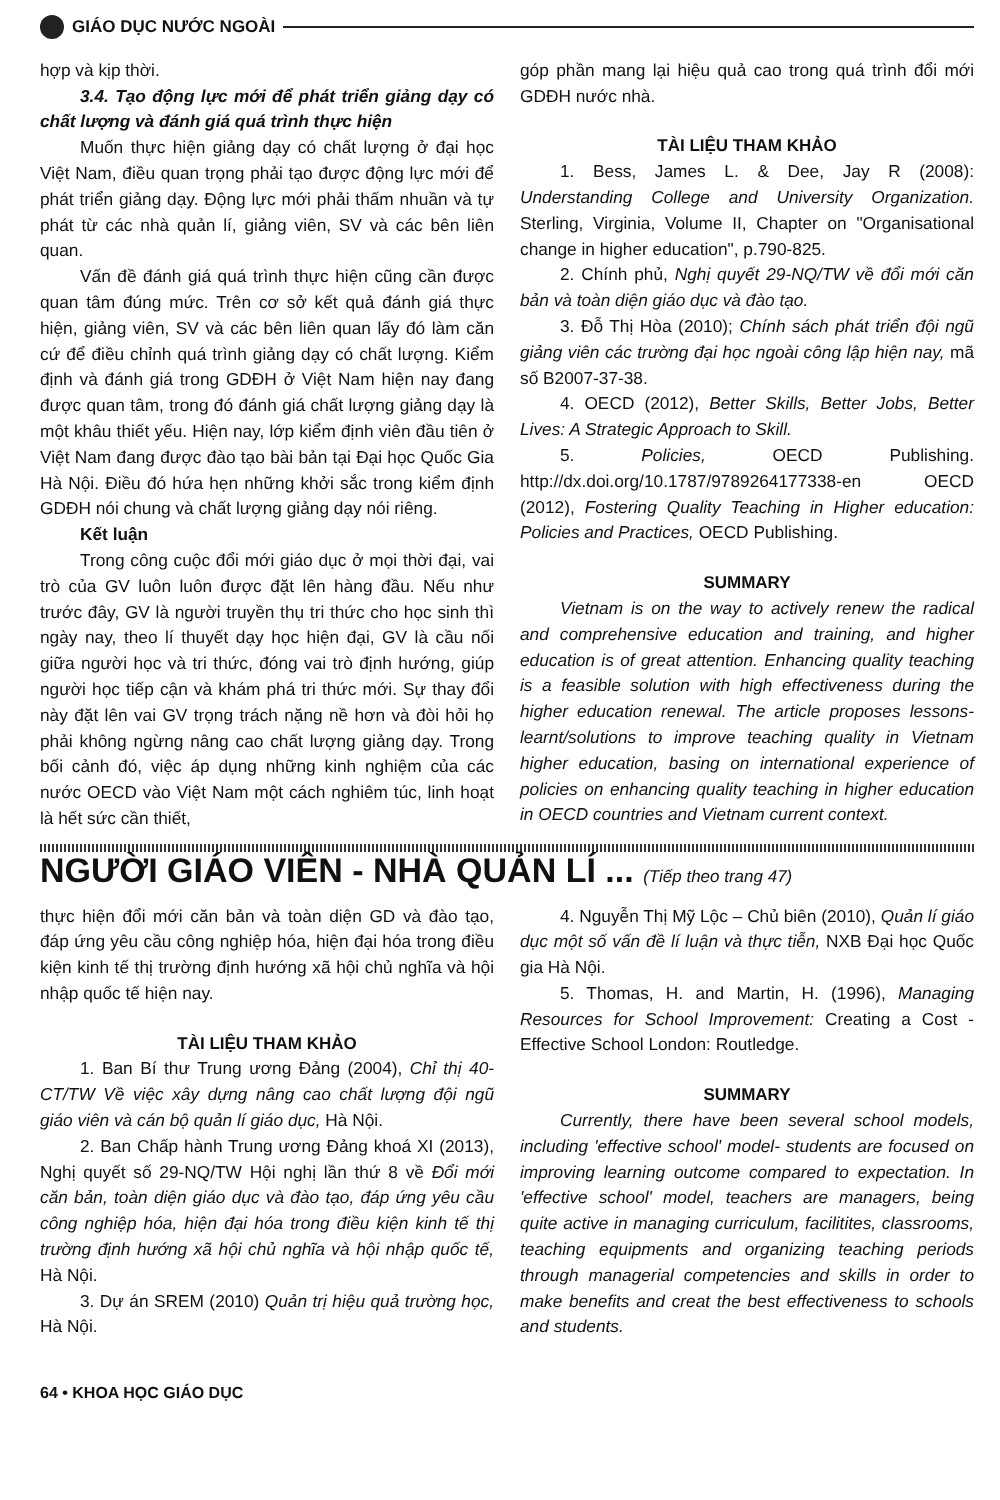GIÁO DỤC NƯỚC NGOÀI
hợp và kịp thời.
3.4. Tạo động lực mới để phát triển giảng dạy có chất lượng và đánh giá quá trình thực hiện
Muốn thực hiện giảng dạy có chất lượng ở đại học Việt Nam, điều quan trọng phải tạo được động lực mới để phát triển giảng dạy. Động lực mới phải thấm nhuần và tự phát từ các nhà quản lí, giảng viên, SV và các bên liên quan.
Vấn đề đánh giá quá trình thực hiện cũng cần được quan tâm đúng mức. Trên cơ sở kết quả đánh giá thực hiện, giảng viên, SV và các bên liên quan lấy đó làm căn cứ để điều chỉnh quá trình giảng dạy có chất lượng. Kiểm định và đánh giá trong GDĐH ở Việt Nam hiện nay đang được quan tâm, trong đó đánh giá chất lượng giảng dạy là một khâu thiết yếu. Hiện nay, lớp kiểm định viên đầu tiên ở Việt Nam đang được đào tạo bài bản tại Đại học Quốc Gia Hà Nội. Điều đó hứa hẹn những khởi sắc trong kiểm định GDĐH nói chung và chất lượng giảng dạy nói riêng.
Kết luận
Trong công cuộc đổi mới giáo dục ở mọi thời đại, vai trò của GV luôn luôn được đặt lên hàng đầu. Nếu như trước đây, GV là người truyền thụ tri thức cho học sinh thì ngày nay, theo lí thuyết dạy học hiện đại, GV là cầu nối giữa người học và tri thức, đóng vai trò định hướng, giúp người học tiếp cận và khám phá tri thức mới. Sự thay đổi này đặt lên vai GV trọng trách nặng nề hơn và đòi hỏi họ phải không ngừng nâng cao chất lượng giảng dạy. Trong bối cảnh đó, việc áp dụng những kinh nghiệm của các nước OECD vào Việt Nam một cách nghiêm túc, linh hoạt là hết sức cần thiết,
góp phần mang lại hiệu quả cao trong quá trình đổi mới GDĐH nước nhà.
TÀI LIỆU THAM KHẢO
1. Bess, James L. & Dee, Jay R (2008): Understanding College and University Organization. Sterling, Virginia, Volume II, Chapter on "Organisational change in higher education", p.790-825.
2. Chính phủ, Nghị quyết 29-NQ/TW về đổi mới căn bản và toàn diện giáo dục và đào tạo.
3. Đỗ Thị Hòa (2010); Chính sách phát triển đội ngũ giảng viên các trường đại học ngoài công lập hiện nay, mã số B2007-37-38.
4. OECD (2012), Better Skills, Better Jobs, Better Lives: A Strategic Approach to Skill.
5. Policies, OECD Publishing. http://dx.doi.org/10.1787/9789264177338-en OECD (2012), Fostering Quality Teaching in Higher education: Policies and Practices, OECD Publishing.
SUMMARY
Vietnam is on the way to actively renew the radical and comprehensive education and training, and higher education is of great attention. Enhancing quality teaching is a feasible solution with high effectiveness during the higher education renewal. The article proposes lessons-learnt/solutions to improve teaching quality in Vietnam higher education, basing on international experience of policies on enhancing quality teaching in higher education in OECD countries and Vietnam current context.
NGƯỜI GIÁO VIÊN - NHÀ QUẢN LÍ ... (Tiếp theo trang 47)
thực hiện đổi mới căn bản và toàn diện GD và đào tạo, đáp ứng yêu cầu công nghiệp hóa, hiện đại hóa trong điều kiện kinh tế thị trường định hướng xã hội chủ nghĩa và hội nhập quốc tế hiện nay.
TÀI LIỆU THAM KHẢO
1. Ban Bí thư Trung ương Đảng (2004), Chỉ thị 40-CT/TW Về việc xây dựng nâng cao chất lượng đội ngũ giáo viên và cán bộ quản lí giáo dục, Hà Nội.
2. Ban Chấp hành Trung ương Đảng khoá XI (2013), Nghị quyết số 29-NQ/TW Hội nghị lần thứ 8 về Đổi mới căn bản, toàn diện giáo dục và đào tạo, đáp ứng yêu cầu công nghiệp hóa, hiện đại hóa trong điều kiện kinh tế thị trường định hướng xã hội chủ nghĩa và hội nhập quốc tế, Hà Nội.
3. Dự án SREM (2010) Quản trị hiệu quả trường học, Hà Nội.
4. Nguyễn Thị Mỹ Lộc – Chủ biên (2010), Quản lí giáo dục một số vấn đề lí luận và thực tiễn, NXB Đại học Quốc gia Hà Nội.
5. Thomas, H. and Martin, H. (1996), Managing Resources for School Improvement: Creating a Cost - Effective School London: Routledge.
SUMMARY
Currently, there have been several school models, including 'effective school' model- students are focused on improving learning outcome compared to expectation. In 'effective school' model, teachers are managers, being quite active in managing curriculum, facilitites, classrooms, teaching equipments and organizing teaching periods through managerial competencies and skills in order to make benefits and creat the best effectiveness to schools and students.
64 • KHOA HỌC GIÁO DỤC